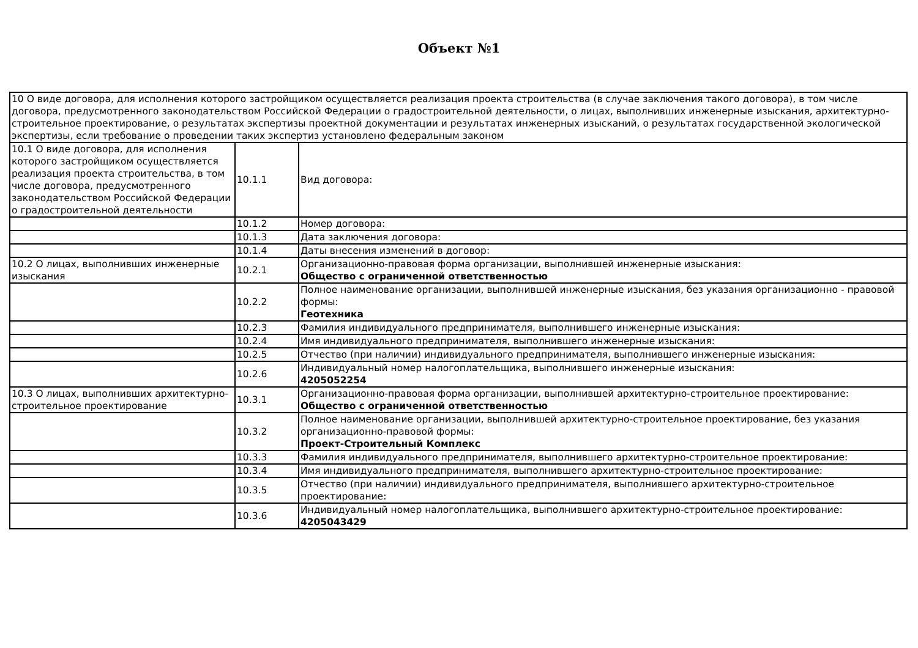Объект №1
| 10 О виде договора, для исполнения которого застройщиком осуществляется реализация проекта строительства (в случае заключения такого договора), в том числе договора, предусмотренного законодательством Российской Федерации о градостроительной деятельности, о лицах, выполнивших инженерные изыскания, архитектурно-строительное проектирование, о результатах экспертизы проектной документации и результатах инженерных изысканий, о результатах государственной экологической экспертизы, если требование о проведении таких экспертиз установлено федеральным законом | | |
| 10.1 О виде договора, для исполнения которого застройщиком осуществляется реализация проекта строительства, в том числе договора, предусмотренного законодательством Российской Федерации о градостроительной деятельности | 10.1.1 | Вид договора: |
| | 10.1.2 | Номер договора: |
| | 10.1.3 | Дата заключения договора: |
| | 10.1.4 | Даты внесения изменений в договор: |
| 10.2 О лицах, выполнивших инженерные изыскания | 10.2.1 | Организационно-правовая форма организации, выполнившей инженерные изыскания: Общество с ограниченной ответственностью |
| | 10.2.2 | Полное наименование организации, выполнившей инженерные изыскания, без указания организационно - правовой формы: Геотехника |
| | 10.2.3 | Фамилия индивидуального предпринимателя, выполнившего инженерные изыскания: |
| | 10.2.4 | Имя индивидуального предпринимателя, выполнившего инженерные изыскания: |
| | 10.2.5 | Отчество (при наличии) индивидуального предпринимателя, выполнившего инженерные изыскания: |
| | 10.2.6 | Индивидуальный номер налогоплательщика, выполнившего инженерные изыскания: 4205052254 |
| 10.3 О лицах, выполнивших архитектурно-строительное проектирование | 10.3.1 | Организационно-правовая форма организации, выполнившей архитектурно-строительное проектирование: Общество с ограниченной ответственностью |
| | 10.3.2 | Полное наименование организации, выполнившей архитектурно-строительное проектирование, без указания организационно-правовой формы: Проект-Строительный Комплекс |
| | 10.3.3 | Фамилия индивидуального предпринимателя, выполнившего архитектурно-строительное проектирование: |
| | 10.3.4 | Имя индивидуального предпринимателя, выполнившего архитектурно-строительное проектирование: |
| | 10.3.5 | Отчество (при наличии) индивидуального предпринимателя, выполнившего архитектурно-строительное проектирование: |
| | 10.3.6 | Индивидуальный номер налогоплательщика, выполнившего архитектурно-строительное проектирование: 4205043429 |